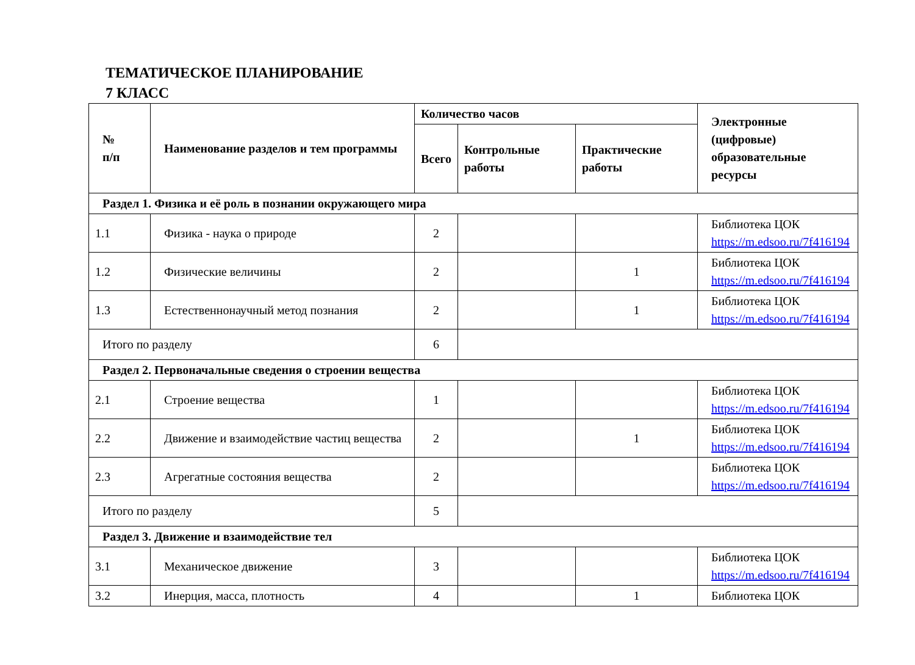ТЕМАТИЧЕСКОЕ ПЛАНИРОВАНИЕ
7 КЛАСС
| № п/п | Наименование разделов и тем программы | Количество часов | | | Электронные (цифровые) образовательные ресурсы |
| --- | --- | --- | --- | --- | --- |
| | | Всего | Контрольные работы | Практические работы | |
| Раздел 1. Физика и её роль в познании окружающего мира | | | | | |
| 1.1 | Физика - наука о природе | 2 | | | Библиотека ЦОК https://m.edsoo.ru/7f416194 |
| 1.2 | Физические величины | 2 | | 1 | Библиотека ЦОК https://m.edsoo.ru/7f416194 |
| 1.3 | Естественнонаучный метод познания | 2 | | 1 | Библиотека ЦОК https://m.edsoo.ru/7f416194 |
| Итого по разделу | | 6 | | | |
| Раздел 2. Первоначальные сведения о строении вещества | | | | | |
| 2.1 | Строение вещества | 1 | | | Библиотека ЦОК https://m.edsoo.ru/7f416194 |
| 2.2 | Движение и взаимодействие частиц вещества | 2 | | 1 | Библиотека ЦОК https://m.edsoo.ru/7f416194 |
| 2.3 | Агрегатные состояния вещества | 2 | | | Библиотека ЦОК https://m.edsoo.ru/7f416194 |
| Итого по разделу | | 5 | | | |
| Раздел 3. Движение и взаимодействие тел | | | | | |
| 3.1 | Механическое движение | 3 | | | Библиотека ЦОК https://m.edsoo.ru/7f416194 |
| 3.2 | Инерция, масса, плотность | 4 | | 1 | Библиотека ЦОК |